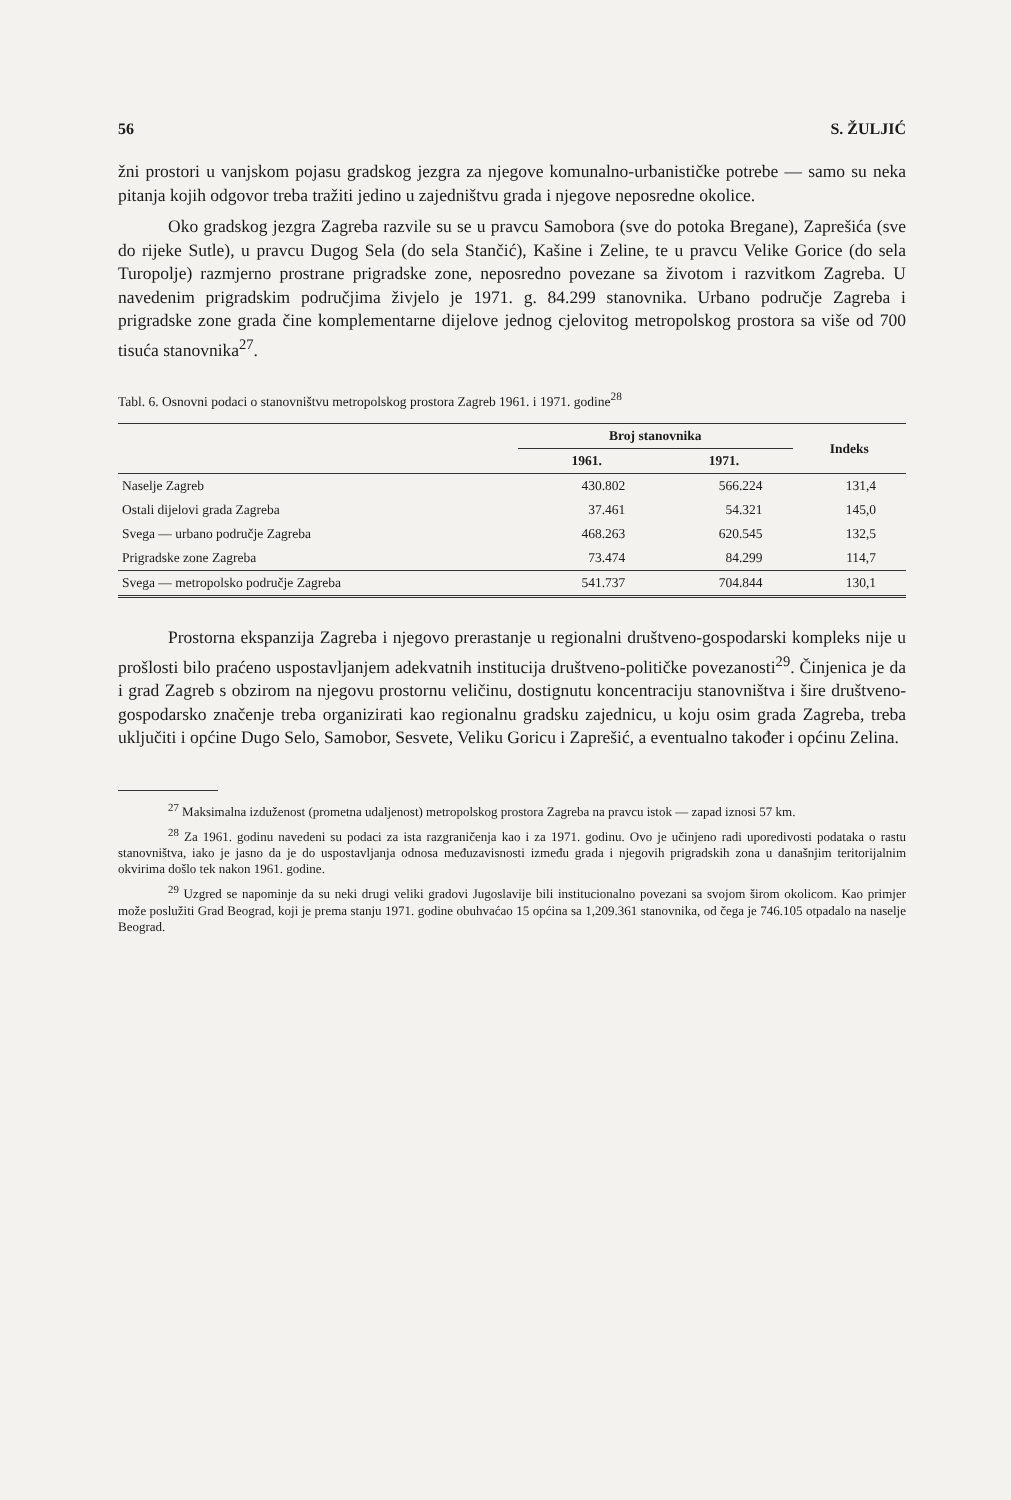56 S. ŽULJIĆ
žni prostori u vanjskom pojasu gradskog jezgra za njegove komunalno-urbanističke potrebe — samo su neka pitanja kojih odgovor treba tražiti jedino u zajedništvu grada i njegove neposredne okolice.
Oko gradskog jezgra Zagreba razvile su se u pravcu Samobora (sve do potoka Bregane), Zaprešića (sve do rijeke Sutle), u pravcu Dugog Sela (do sela Stančić), Kašine i Zeline, te u pravcu Velike Gorice (do sela Turopolje) razmjerno prostrane prigradske zone, neposredno povezane sa životom i razvitkom Zagreba. U navedenim prigradskim područjima živjelo je 1971. g. 84.299 stanovnika. Urbano područje Zagreba i prigradske zone grada čine komplementarne dijelove jednog cjelovitog metropolskog prostora sa više od 700 tisuća stanovnika<sup>27</sup>.
Tabl. 6. Osnovni podaci o stanovništvu metropolskog prostora Zagreb 1961. i 1971. godine<sup>28</sup>
| | Broj stanovnika | | Indeks |
| --- | --- | --- | --- |
| | 1961. | 1971. | |
| Naselje Zagreb | 430.802 | 566.224 | 131,4 |
| Ostali dijelovi grada Zagreba | 37.461 | 54.321 | 145,0 |
| Svega — urbano područje Zagreba | 468.263 | 620.545 | 132,5 |
| Prigradske zone Zagreba | 73.474 | 84.299 | 114,7 |
| Svega — metropolsko područje Zagreba | 541.737 | 704.844 | 130,1 |
Prostorna ekspanzija Zagreba i njegovo prerastanje u regionalni društveno-gospodarski kompleks nije u prošlosti bilo praćeno uspostavljanjem adekvatnih institucija društveno-političke povezanosti<sup>29</sup>. Činjenica je da i grad Zagreb s obzirom na njegovu prostornu veličinu, dostignutu koncentraciju stanovništva i šire društveno-gospodarsko značenje treba organizirati kao regionalnu gradsku zajednicu, u koju osim grada Zagreba, treba uključiti i općine Dugo Selo, Samobor, Sesvete, Veliku Goricu i Zaprešić, a eventualno također i općinu Zelina.
<sup>27</sup> Maksimalna izduženost (prometna udaljenost) metropolskog prostora Zagreba na pravcu istok — zapad iznosi 57 km.
<sup>28</sup> Za 1961. godinu navedeni su podaci za ista razgraničenja kao i za 1971. godinu. Ovo je učinjeno radi uporedivosti podataka o rastu stanovništva, iako je jasno da je do uspostavljanja odnosa međuzavisnosti između grada i njegovih prigradskih zona u današnjim teritorijalnim okvirima došlo tek nakon 1961. godine.
<sup>29</sup> Uzgred se napominje da su neki drugi veliki gradovi Jugoslavije bili institucionalno povezani sa svojom širom okolicom. Kao primjer može poslužiti Grad Beograd, koji je prema stanju 1971. godine obuhvaćao 15 općina sa 1,209.361 stanovnika, od čega je 746.105 otpadalo na naselje Beograd.